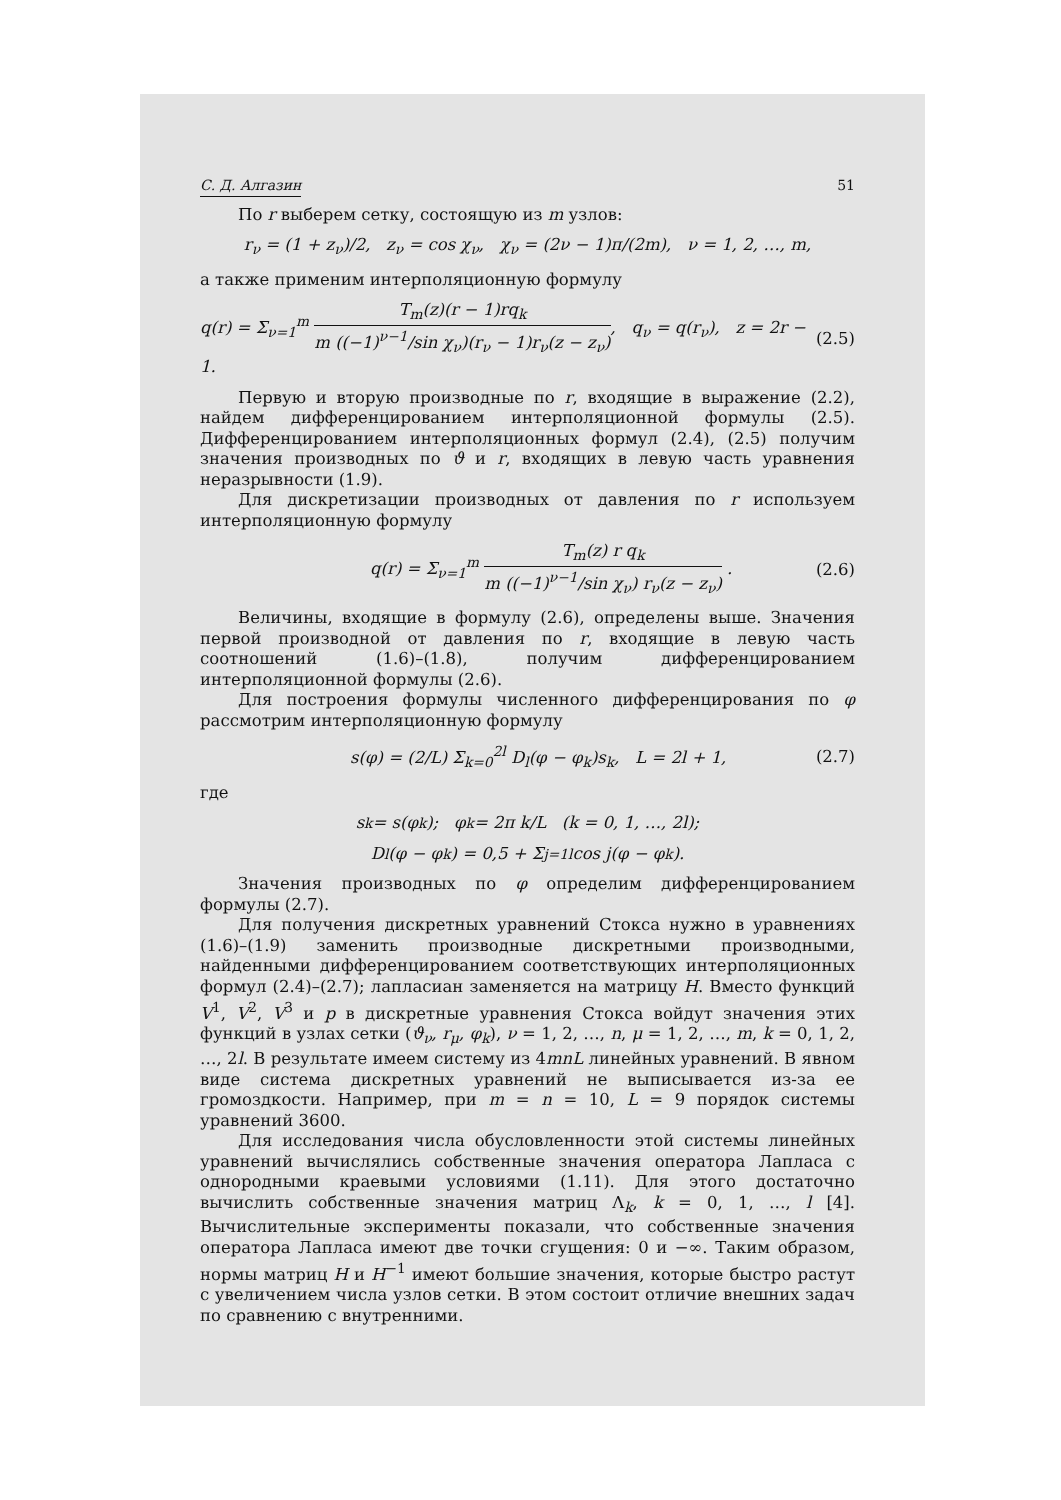С. Д. Алгазин 51
По r выберем сетку, состоящую из m узлов:
r<sub>ν</sub> = (1 + z<sub>ν</sub>)/2, z<sub>ν</sub> = cos χ<sub>ν</sub>, χ<sub>ν</sub> = (2ν − 1)π/(2m), ν = 1, 2, …, m,
а также применим интерполяционную формулу
q(r) = Σ<sub>ν=1</sub><sup>m</sup> T<sub>m</sub>(z)(r − 1)rq<sub>k</sub> m ((−1)<sup>ν−1</sup>/sin χ<sub>ν</sub>)(r<sub>ν</sub> − 1)r<sub>ν</sub>(z − z<sub>ν</sub>), q<sub>ν</sub> = q(r<sub>ν</sub>), z = 2r − 1. (2.5)
Первую и вторую производные по r, входящие в выражение (2.2), найдем дифференцированием интерполяционной формулы (2.5). Дифференцированием интерполяционных формул (2.4), (2.5) получим значения производных по ϑ и r, входящих в левую часть уравнения неразрывности (1.9).
Для дискретизации производных от давления по r используем интерполяционную формулу
q(r) = Σ<sub>ν=1</sub><sup>m</sup> T<sub>m</sub>(z) r q<sub>k</sub> m ((−1)<sup>ν−1</sup>/sin χ<sub>ν</sub>) r<sub>ν</sub>(z − z<sub>ν</sub>) . (2.6)
Величины, входящие в формулу (2.6), определены выше. Значения первой производной от давления по r, входящие в левую часть соотношений (1.6)–(1.8), получим дифференцированием интерполяционной формулы (2.6).
Для построения формулы численного дифференцирования по φ рассмотрим интерполяционную формулу
s(φ) = (2/L) Σ<sub>k=0</sub><sup>2l</sup> D<sub>l</sub>(φ − φ<sub>k</sub>)s<sub>k</sub>, L = 2l + 1, (2.7)
где
s<sub>k</sub> = s(φ<sub>k</sub>); φ<sub>k</sub> = 2π k/L (k = 0, 1, …, 2l);
D<sub>l</sub>(φ − φ<sub>k</sub>) = 0,5 + Σ<sub>j=1</sub><sup>l</sup> cos j(φ − φ<sub>k</sub>).
Значения производных по φ определим дифференцированием формулы (2.7).
Для получения дискретных уравнений Стокса нужно в уравнениях (1.6)–(1.9) заменить производные дискретными производными, найденными дифференцированием соответствующих интерполяционных формул (2.4)–(2.7); лапласиан заменяется на матрицу H. Вместо функций V<sup>1</sup>, V<sup>2</sup>, V<sup>3</sup> и p в дискретные уравнения Стокса войдут значения этих функций в узлах сетки (ϑ<sub>ν</sub>, r<sub>μ</sub>, φ<sub>k</sub>), ν = 1, 2, …, n, μ = 1, 2, …, m, k = 0, 1, 2, …, 2l. В результате имеем систему из 4mnL линейных уравнений. В явном виде система дискретных уравнений не выписывается из-за ее громоздкости. Например, при m = n = 10, L = 9 порядок системы уравнений 3600.
Для исследования числа обусловленности этой системы линейных уравнений вычислялись собственные значения оператора Лапласа с однородными краевыми условиями (1.11). Для этого достаточно вычислить собственные значения матриц Λ<sub>k</sub>, k = 0, 1, …, l [4]. Вычислительные эксперименты показали, что собственные значения оператора Лапласа имеют две точки сгущения: 0 и −∞. Таким образом, нормы матриц H и H<sup>−1</sup> имеют большие значения, которые быстро растут с увеличением числа узлов сетки. В этом состоит отличие внешних задач по сравнению с внутренними.